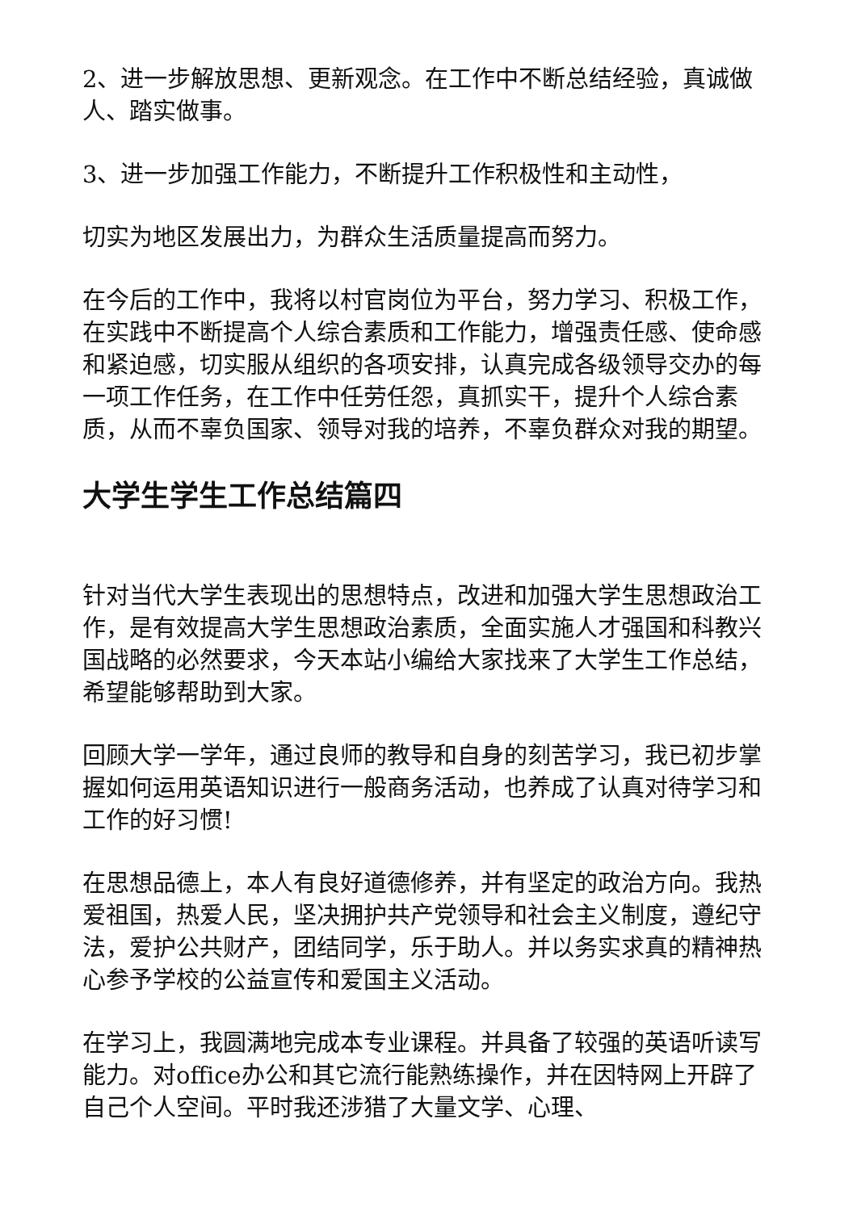2、进一步解放思想、更新观念。在工作中不断总结经验，真诚做人、踏实做事。
3、进一步加强工作能力，不断提升工作积极性和主动性，
切实为地区发展出力，为群众生活质量提高而努力。
在今后的工作中，我将以村官岗位为平台，努力学习、积极工作，在实践中不断提高个人综合素质和工作能力，增强责任感、使命感和紧迫感，切实服从组织的各项安排，认真完成各级领导交办的每一项工作任务，在工作中任劳任怨，真抓实干，提升个人综合素质，从而不辜负国家、领导对我的培养，不辜负群众对我的期望。
大学生学生工作总结篇四
针对当代大学生表现出的思想特点，改进和加强大学生思想政治工作，是有效提高大学生思想政治素质，全面实施人才强国和科教兴国战略的必然要求，今天本站小编给大家找来了大学生工作总结，希望能够帮助到大家。
回顾大学一学年，通过良师的教导和自身的刻苦学习，我已初步掌握如何运用英语知识进行一般商务活动，也养成了认真对待学习和工作的好习惯!
在思想品德上，本人有良好道德修养，并有坚定的政治方向。我热爱祖国，热爱人民，坚决拥护共产党领导和社会主义制度，遵纪守法，爱护公共财产，团结同学，乐于助人。并以务实求真的精神热心参予学校的公益宣传和爱国主义活动。
在学习上，我圆满地完成本专业课程。并具备了较强的英语听读写能力。对office办公和其它流行能熟练操作，并在因特网上开辟了自己个人空间。平时我还涉猎了大量文学、心理、